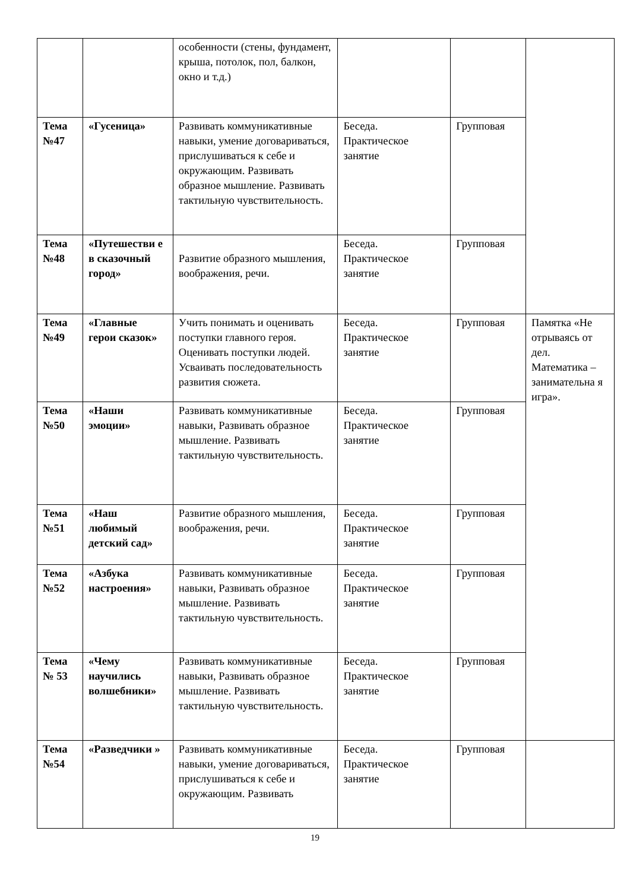| | | особенности (стены, фундамент, крыша, потолок, пол, балкон, окно и т.д.) | | | |
| Тема №47 | «Гусеница» | Развивать коммуникативные навыки, умение договариваться, прислушиваться к себе и окружающим. Развивать образное мышление. Развивать тактильную чувствительность. | Беседа. Практическое занятие | Групповая | |
| Тема №48 | «Путешестви е в сказочный город» | Развитие образного мышления, воображения, речи. | Беседа. Практическое занятие | Групповая | |
| Тема №49 | «Главные герои сказок» | Учить понимать и оценивать поступки главного героя. Оценивать поступки людей. Усваивать последовательность развития сюжета. | Беседа. Практическое занятие | Групповая | Памятка «Не отрываясь от дел. Математика – занимательна я игра». |
| Тема №50 | «Наши эмоции» | Развивать коммуникативные навыки, Развивать образное мышление. Развивать тактильную чувствительность. | Беседа. Практическое занятие | Групповая | |
| Тема №51 | «Наш любимый детский сад» | Развитие образного мышления, воображения, речи. | Беседа. Практическое занятие | Групповая | |
| Тема №52 | «Азбука настроения» | Развивать коммуникативные навыки, Развивать образное мышление. Развивать тактильную чувствительность. | Беседа. Практическое занятие | Групповая | |
| Тема № 53 | «Чему научились волшебники» | Развивать коммуникативные навыки, Развивать образное мышление. Развивать тактильную чувствительность. | Беседа. Практическое занятие | Групповая | |
| Тема №54 | «Разведчики » | Развивать коммуникативные навыки, умение договариваться, прислушиваться к себе и окружающим. Развивать | Беседа. Практическое занятие | Групповая | |
19